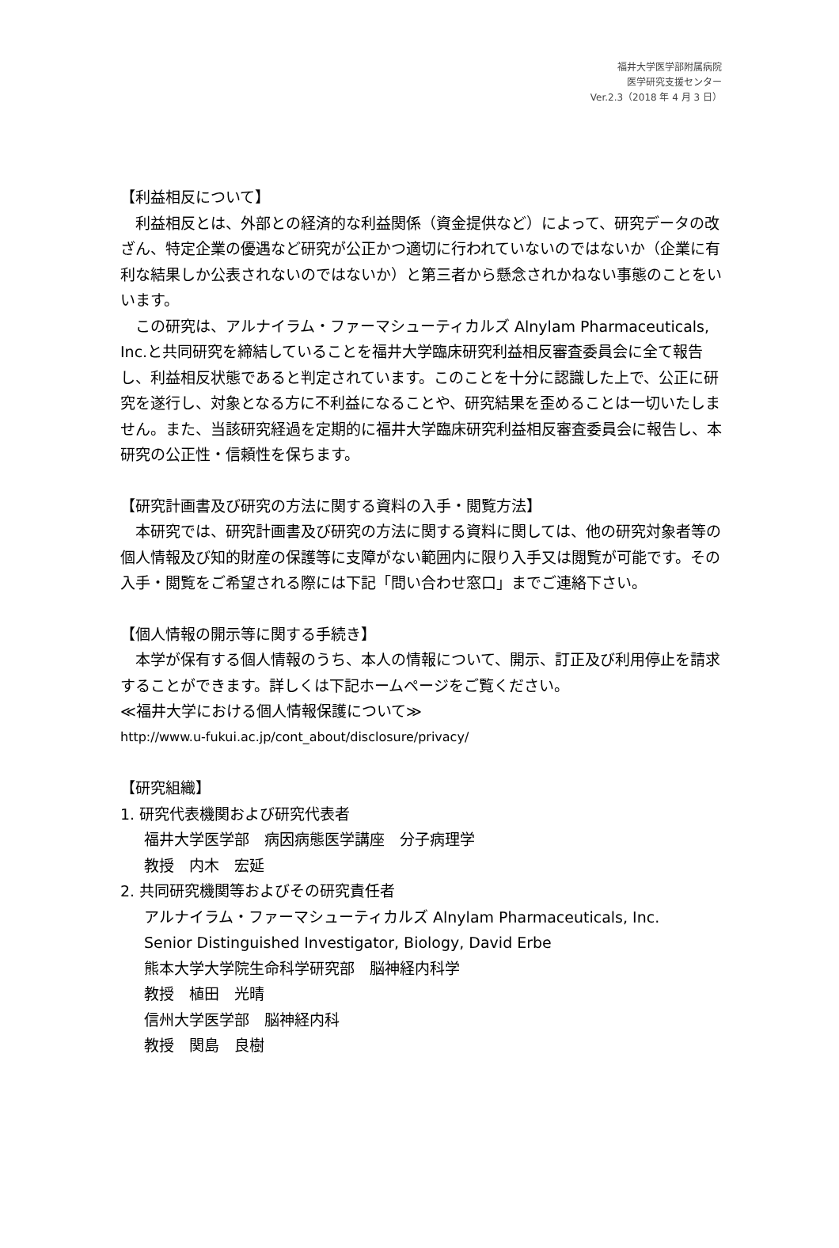福井大学医学部附属病院
医学研究支援センター
Ver.2.3（2018 年 4 月 3 日）
【利益相反について】
　利益相反とは、外部との経済的な利益関係（資金提供など）によって、研究データの改ざん、特定企業の優遇など研究が公正かつ適切に行われていないのではないか（企業に有利な結果しか公表されないのではないか）と第三者から懸念されかねない事態のことをいいます。
　この研究は、アルナイラム・ファーマシューティカルズ Alnylam Pharmaceuticals, Inc.と共同研究を締結していることを福井大学臨床研究利益相反審査委員会に全て報告し、利益相反状態であると判定されています。このことを十分に認識した上で、公正に研究を遂行し、対象となる方に不利益になることや、研究結果を歪めることは一切いたしません。また、当該研究経過を定期的に福井大学臨床研究利益相反審査委員会に報告し、本研究の公正性・信頼性を保ちます。
【研究計画書及び研究の方法に関する資料の入手・閲覧方法】
　本研究では、研究計画書及び研究の方法に関する資料に関しては、他の研究対象者等の個人情報及び知的財産の保護等に支障がない範囲内に限り入手又は閲覧が可能です。その入手・閲覧をご希望される際には下記「問い合わせ窓口」までご連絡下さい。
【個人情報の開示等に関する手続き】
　本学が保有する個人情報のうち、本人の情報について、開示、訂正及び利用停止を請求することができます。詳しくは下記ホームページをご覧ください。
≪福井大学における個人情報保護について≫
http://www.u-fukui.ac.jp/cont_about/disclosure/privacy/
【研究組織】
1. 研究代表機関および研究代表者
福井大学医学部　病因病態医学講座　分子病理学
教授　内木　宏延
2. 共同研究機関等およびその研究責任者
アルナイラム・ファーマシューティカルズ Alnylam Pharmaceuticals, Inc.
Senior Distinguished Investigator, Biology, David Erbe
熊本大学大学院生命科学研究部　脳神経内科学
教授　植田　光晴
信州大学医学部　脳神経内科
教授　関島　良樹